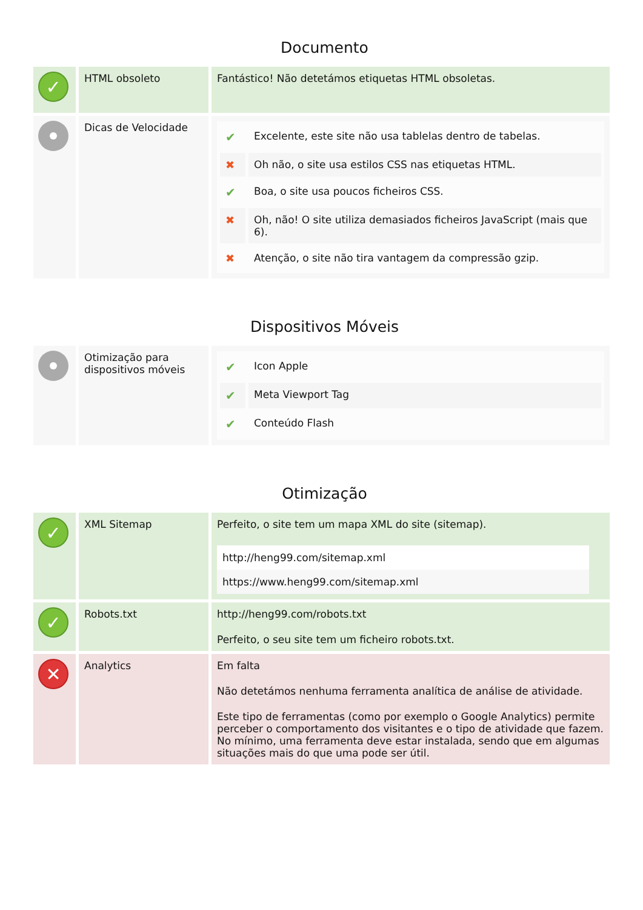Documento
| ✓ | HTML obsoleto | Fantástico! Não detetámos etiquetas HTML obsoletas. |
| | Dicas de Velocidade | / ✔ / Excelente, este site não usa tablelas dentro de tabelas. / / ✖ / Oh não, o site usa estilos CSS nas etiquetas HTML. / / ✔ / Boa, o site usa poucos ficheiros CSS. / / ✖ / Oh, não! O site utiliza demasiados ficheiros JavaScript (mais que 6). / / ✖ / Atenção, o site não tira vantagem da compressão gzip. / |
Dispositivos Móveis
| | Otimização para dispositivos móveis | / ✔ / Icon Apple / / ✔ / Meta Viewport Tag / / ✔ / Conteúdo Flash / |
Otimização
| ✓ | XML Sitemap | Perfeito, o site tem um mapa XML do site (sitemap). http://heng99.com/sitemap.xml https://www.heng99.com/sitemap.xml |
| ✓ | Robots.txt | http://heng99.com/robots.txt Perfeito, o seu site tem um ficheiro robots.txt. |
| ✕ | Analytics | Em falta Não detetámos nenhuma ferramenta analítica de análise de atividade. Este tipo de ferramentas (como por exemplo o Google Analytics) permite perceber o comportamento dos visitantes e o tipo de atividade que fazem. No mínimo, uma ferramenta deve estar instalada, sendo que em algumas situações mais do que uma pode ser útil. |